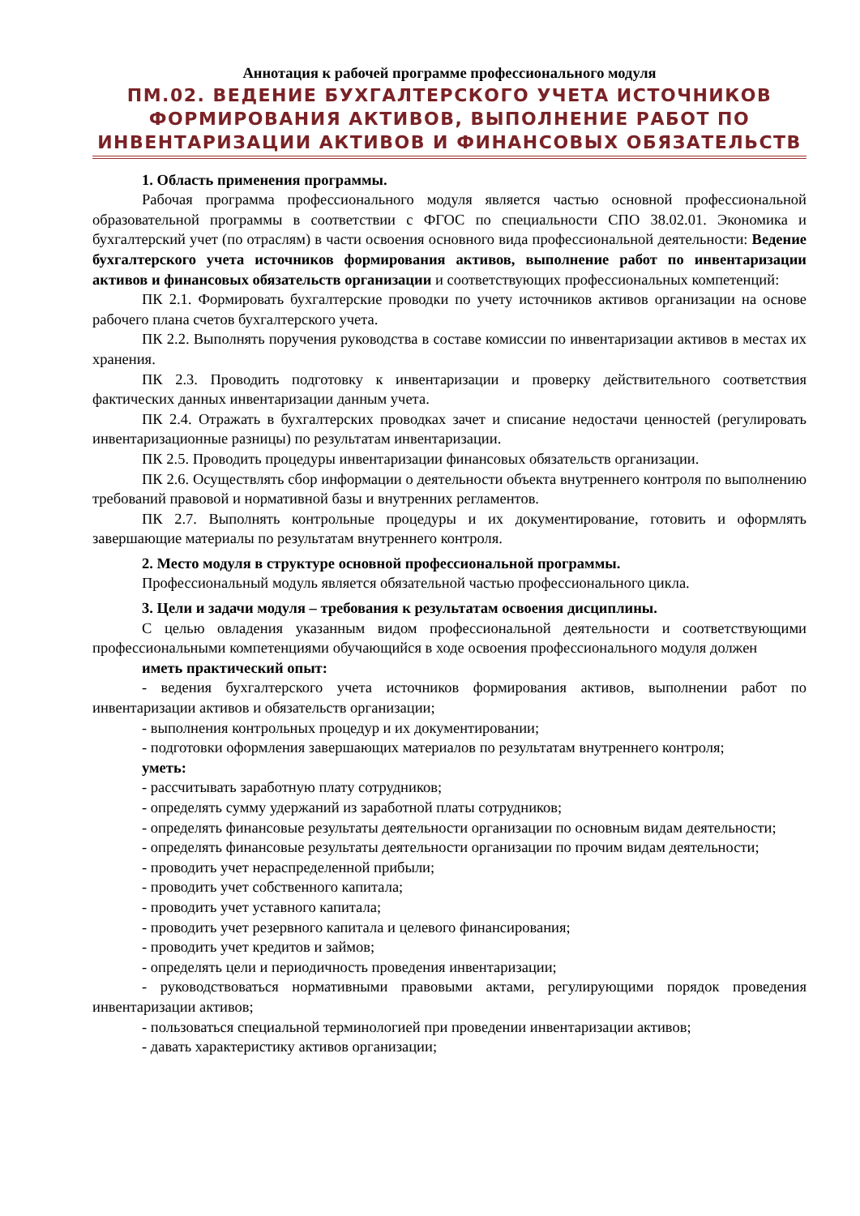Аннотация к рабочей программе профессионального модуля
ПМ.02. ВЕДЕНИЕ БУХГАЛТЕРСКОГО УЧЕТА ИСТОЧНИКОВ ФОРМИРОВАНИЯ АКТИВОВ, ВЫПОЛНЕНИЕ РАБОТ ПО ИНВЕНТАРИЗАЦИИ АКТИВОВ И ФИНАНСОВЫХ ОБЯЗАТЕЛЬСТВ
1. Область применения программы.
Рабочая программа профессионального модуля является частью основной профессиональной образовательной программы в соответствии с ФГОС по специальности СПО 38.02.01. Экономика и бухгалтерский учет (по отраслям) в части освоения основного вида профессиональной деятельности: Ведение бухгалтерского учета источников формирования активов, выполнение работ по инвентаризации активов и финансовых обязательств организации и соответствующих профессиональных компетенций:
ПК 2.1. Формировать бухгалтерские проводки по учету источников активов организации на основе рабочего плана счетов бухгалтерского учета.
ПК 2.2. Выполнять поручения руководства в составе комиссии по инвентаризации активов в местах их хранения.
ПК 2.3. Проводить подготовку к инвентаризации и проверку действительного соответствия фактических данных инвентаризации данным учета.
ПК 2.4. Отражать в бухгалтерских проводках зачет и списание недостачи ценностей (регулировать инвентаризационные разницы) по результатам инвентаризации.
ПК 2.5. Проводить процедуры инвентаризации финансовых обязательств организации.
ПК 2.6. Осуществлять сбор информации о деятельности объекта внутреннего контроля по выполнению требований правовой и нормативной базы и внутренних регламентов.
ПК 2.7. Выполнять контрольные процедуры и их документирование, готовить и оформлять завершающие материалы по результатам внутреннего контроля.
2. Место модуля в структуре основной профессиональной программы.
Профессиональный модуль является обязательной частью профессионального цикла.
3. Цели и задачи модуля – требования к результатам освоения дисциплины.
С целью овладения указанным видом профессиональной деятельности и соответствующими профессиональными компетенциями обучающийся в ходе освоения профессионального модуля должен
иметь практический опыт:
- ведения бухгалтерского учета источников формирования активов, выполнении работ по инвентаризации активов и обязательств организации;
- выполнения контрольных процедур и их документировании;
- подготовки оформления завершающих материалов по результатам внутреннего контроля;
уметь:
- рассчитывать заработную плату сотрудников;
- определять сумму удержаний из заработной платы сотрудников;
- определять финансовые результаты деятельности организации по основным видам деятельности;
- определять финансовые результаты деятельности организации по прочим видам деятельности;
- проводить учет нераспределенной прибыли;
- проводить учет собственного капитала;
- проводить учет уставного капитала;
- проводить учет резервного капитала и целевого финансирования;
- проводить учет кредитов и займов;
- определять цели и периодичность проведения инвентаризации;
- руководствоваться нормативными правовыми актами, регулирующими порядок проведения инвентаризации активов;
- пользоваться специальной терминологией при проведении инвентаризации активов;
- давать характеристику активов организации;